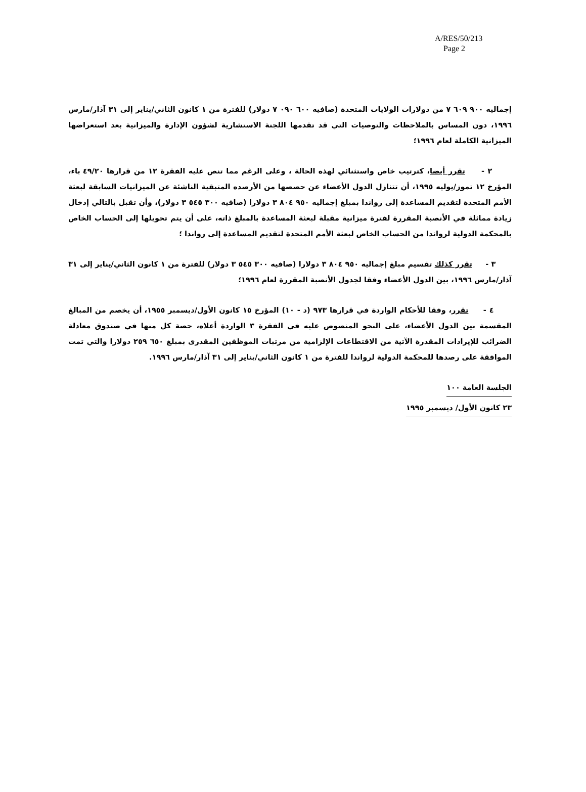A/RES/50/213
Page 2
إجماليه ٩٠٠ ٦٠٩ ٧ من دولارات الولايات المتحدة (صافيه ٦٠٠ ٠٩٠ ٧ دولار) للفترة من ١ كانون الثاني/يناير إلى ٣١ آذار/مارس ١٩٩٦، دون المساس بالملاحظات والتوصيات التي قد تقدمها اللجنة الاستشارية لشؤون الإدارة والميزانية بعد استعراضها الميزانية الكاملة لعام ١٩٩٦؛
٢ - تقرر أيضا، كترتيب خاص واستثنائي لهذه الحالة ، وعلى الرغم مما تنص عليه الفقرة ١٢ من قرارها ٤٩/٢٠ باء، المؤرخ ١٢ تموز/يوليه ١٩٩٥، أن تتنازل الدول الأعضاء عن حصصها من الأرصده المتبقية الناشئة عن الميزانيات السابقة لبعثة الأمم المتحدة لتقديم المساعدة إلى رواندا بمبلغ إجماليه ٩٥٠ ٨٠٤ ٣ دولارا (صافيه ٣٠٠ ٥٤٥ ٣ دولار)، وأن تقبل بالتالي إدخال زيادة مماثلة في الأنصبة المقررة لفترة ميزانية مقبلة لبعثة المساعدة بالمبلغ ذاته، على أن يتم تحويلها إلى الحساب الخاص بالمحكمة الدولية لرواندا من الحساب الخاص لبعثة الأمم المتحدة لتقديم المساعدة إلى رواندا ؛
٣ - تقرر كذلك تقسيم مبلغ إجماليه ٩٥٠ ٨٠٤ ٣ دولارا (صافيه ٣٠٠ ٥٤٥ ٣ دولار) للفترة من ١ كانون الثاني/يناير إلى ٣١ آذار/مارس ١٩٩٦، بين الدول الأعضاء وفقا لجدول الأنصبة المقررة لعام ١٩٩٦؛
٤ - تقرر، وفقا للأحكام الواردة في قرارها ٩٧٣ (د - ١٠) المؤرخ ١٥ كانون الأول/ديسمبر ١٩٥٥، أن يخصم من المبالغ المقسمة بين الدول الأعضاء، على النحو المنصوص عليه في الفقرة ٣ الواردة أعلاه، حصة كل منها في صندوق معادلة الضرائب للإيرادات المقدرة الآتية من الاقتطاعات الإلزامية من مرتبات الموظفين المقدرى بمبلغ ٦٥٠ ٢٥٩ دولارا والتي تمت الموافقة على رصدها للمحكمة الدولية لرواندا للفترة من ١ كانون الثاني/يناير إلى ٣١ آذار/مارس ١٩٩٦.
الجلسة العامة ١٠٠
٢٣ كانون الأول/ ديسمبر ١٩٩٥